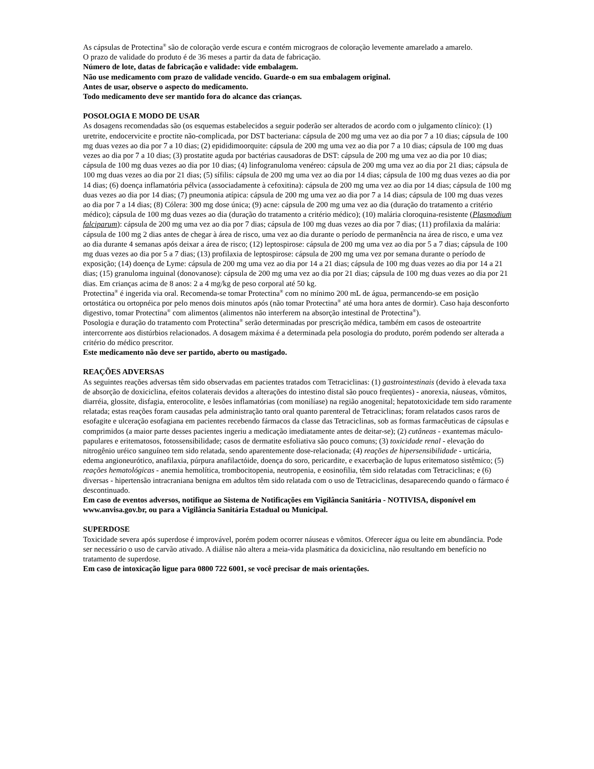As cápsulas de Protectina<sup>®</sup> são de coloração verde escura e contém micrograos de coloração levemente amarelado a amarelo.
O prazo de validade do produto é de 36 meses a partir da data de fabricação.
Número de lote, datas de fabricação e validade: vide embalagem.
Não use medicamento com prazo de validade vencido. Guarde-o em sua embalagem original.
Antes de usar, observe o aspecto do medicamento.
Todo medicamento deve ser mantido fora do alcance das crianças.
POSOLOGIA E MODO DE USAR
As dosagens recomendadas são (os esquemas estabelecidos a seguir poderão ser alterados de acordo com o julgamento clínico): (1) uretrite, endocervicite e proctite não-complicada, por DST bacteriana: cápsula de 200 mg uma vez ao dia por 7 a 10 dias; cápsula de 100 mg duas vezes ao dia por 7 a 10 dias; (2) epididimoorquite: cápsula de 200 mg uma vez ao dia por 7 a 10 dias; cápsula de 100 mg duas vezes ao dia por 7 a 10 dias; (3) prostatite aguda por bactérias causadoras de DST: cápsula de 200 mg uma vez ao dia por 10 dias; cápsula de 100 mg duas vezes ao dia por 10 dias; (4) linfogranuloma venéreo: cápsula de 200 mg uma vez ao dia por 21 dias; cápsula de 100 mg duas vezes ao dia por 21 dias; (5) sífilis: cápsula de 200 mg uma vez ao dia por 14 dias; cápsula de 100 mg duas vezes ao dia por 14 dias; (6) doença inflamatória pélvica (associadamente à cefoxitina): cápsula de 200 mg uma vez ao dia por 14 dias; cápsula de 100 mg duas vezes ao dia por 14 dias; (7) pneumonia atípica: cápsula de 200 mg uma vez ao dia por 7 a 14 dias; cápsula de 100 mg duas vezes ao dia por 7 a 14 dias; (8) Cólera: 300 mg dose única; (9) acne: cápsula de 200 mg uma vez ao dia (duração do tratamento a critério médico); cápsula de 100 mg duas vezes ao dia (duração do tratamento a critério médico); (10) malária cloroquina-resistente (Plasmodium falciparum): cápsula de 200 mg uma vez ao dia por 7 dias; cápsula de 100 mg duas vezes ao dia por 7 dias; (11) profilaxia da malária: cápsula de 100 mg 2 dias antes de chegar à área de risco, uma vez ao dia durante o período de permanência na área de risco, e uma vez ao dia durante 4 semanas após deixar a área de risco; (12) leptospirose: cápsula de 200 mg uma vez ao dia por 5 a 7 dias; cápsula de 100 mg duas vezes ao dia por 5 a 7 dias; (13) profilaxia de leptospirose: cápsula de 200 mg uma vez por semana durante o período de exposição; (14) doença de Lyme: cápsula de 200 mg uma vez ao dia por 14 a 21 dias; cápsula de 100 mg duas vezes ao dia por 14 a 21 dias; (15) granuloma inguinal (donovanose): cápsula de 200 mg uma vez ao dia por 21 dias; cápsula de 100 mg duas vezes ao dia por 21 dias. Em crianças acima de 8 anos: 2 a 4 mg/kg de peso corporal até 50 kg.
Protectina<sup>®</sup> é ingerida via oral. Recomenda-se tomar Protectina<sup>®</sup> com no mínimo 200 mL de água, permancendo-se em posição ortostática ou ortopnéica por pelo menos dois minutos após (não tomar Protectina<sup>®</sup> até uma hora antes de dormir). Caso haja desconforto digestivo, tomar Protectina<sup>®</sup> com alimentos (alimentos não interferem na absorção intestinal de Protectina<sup>®</sup>).
Posologia e duração do tratamento com Protectina<sup>®</sup> serão determinadas por prescrição médica, também em casos de osteoartrite intercorrente aos distúrbios relacionados. A dosagem máxima é a determinada pela posologia do produto, porém podendo ser alterada a critério do médico prescritor.
Este medicamento não deve ser partido, aberto ou mastigado.
REAÇÕES ADVERSAS
As seguintes reações adversas têm sido observadas em pacientes tratados com Tetraciclinas: (1) gastrointestinais (devido à elevada taxa de absorção de doxiciclina, efeitos colaterais devidos a alterações do intestino distal são pouco freqüentes) - anorexia, náuseas, vômitos, diarréia, glossite, disfagia, enterocolite, e lesões inflamatórias (com monilíase) na região anogenital; hepatotoxicidade tem sido raramente relatada; estas reações foram causadas pela administração tanto oral quanto parenteral de Tetraciclinas; foram relatados casos raros de esofagite e ulceração esofagiana em pacientes recebendo fármacos da classe das Tetraciclinas, sob as formas farmacêuticas de cápsulas e comprimidos (a maior parte desses pacientes ingeriu a medicação imediatamente antes de deitar-se); (2) cutâneas - exantemas máculo-papulares e eritematosos, fotossensibilidade; casos de dermatite esfoliativa são pouco comuns; (3) toxicidade renal - elevação do nitrogênio uréico sanguíneo tem sido relatada, sendo aparentemente dose-relacionada; (4) reações de hipersensibilidade - urticária, edema angioneurótico, anafilaxia, púrpura anafilactóide, doença do soro, pericardite, e exacerbação de lupus eritematoso sistêmico; (5) reações hematológicas - anemia hemolítica, trombocitopenia, neutropenia, e eosinofilia, têm sido relatadas com Tetraciclinas; e (6) diversas - hipertensão intracraniana benigna em adultos têm sido relatada com o uso de Tetraciclinas, desaparecendo quando o fármaco é descontinuado.
Em caso de eventos adversos, notifique ao Sistema de Notificações em Vigilância Sanitária - NOTIVISA, disponível em www.anvisa.gov.br, ou para a Vigilância Sanitária Estadual ou Municipal.
SUPERDOSE
Toxicidade severa após superdose é improvável, porém podem ocorrer náuseas e vômitos. Oferecer água ou leite em abundância. Pode ser necessário o uso de carvão ativado. A diálise não altera a meia-vida plasmática da doxiciclina, não resultando em benefício no tratamento de superdose.
Em caso de intoxicação ligue para 0800 722 6001, se você precisar de mais orientações.